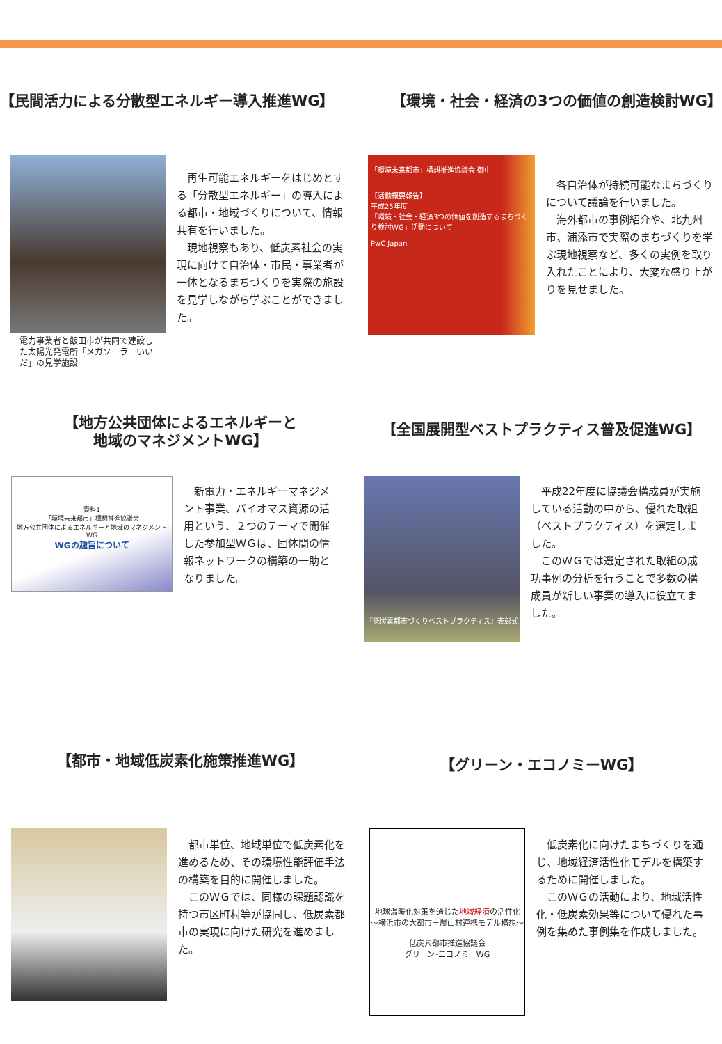【民間活力による分散型エネルギー導入推進WG】 【環境・社会・経済の3つの価値の創造検討WG】
電力事業者と飯田市が共同で建設した太陽光発電所「メガソーラーいいだ」の見学施設
　再生可能エネルギーをはじめとする「分散型エネルギー」の導入による都市・地域づくりについて、情報共有を行いました。
　現地視察もあり、低炭素社会の実現に向けて自治体・市民・事業者が一体となるまちづくりを実際の施設を見学しながら学ぶことができました。
「環境未来都市」構想推進協議会 御中
【活動概要報告】
平成25年度
「環境・社会・経済3つの価値を創造するまちづくり検討WG」活動について
PwC Japan
　各自治体が持続可能なまちづくりについて議論を行いました。
　海外都市の事例紹介や、北九州市、浦添市で実際のまちづくりを学ぶ現地視察など、多くの実例を取り入れたことにより、大変な盛り上がりを見せました。
【地方公共団体によるエネルギーと
地域のマネジメントWG】
【全国展開型ベストプラクティス普及促進WG】
資料1
「環境未来都市」構想推進協議会
地方公共団体によるエネルギーと地域のマネジメントWG
WGの趣旨について
　新電力・エネルギーマネジメント事業、バイオマス資源の活用という、２つのテーマで開催した参加型ＷＧは、団体間の情報ネットワークの構築の一助となりました。
『低炭素都市づくりベストプラクティス』表彰式
　平成22年度に協議会構成員が実施している活動の中から、優れた取組（ベストプラクティス）を選定しました。
　このＷＧでは選定された取組の成功事例の分析を行うことで多数の構成員が新しい事業の導入に役立てました。
【都市・地域低炭素化施策推進WG】
【グリーン・エコノミーWG】
　都市単位、地域単位で低炭素化を進めるため、その環境性能評価手法の構築を目的に開催しました。
　このＷＧでは、同様の課題認識を持つ市区町村等が協同し、低炭素都市の実現に向けた研究を進めました。
地球温暖化対策を通じた地域経済の活性化
～横浜市の大都市－農山村連携モデル構想～
低炭素都市推進協議会
グリーン･エコノミーWG
　低炭素化に向けたまちづくりを通じ、地域経済活性化モデルを構築するために開催しました。
　このＷＧの活動により、地域活性化・低炭素効果等について優れた事例を集めた事例集を作成しました。